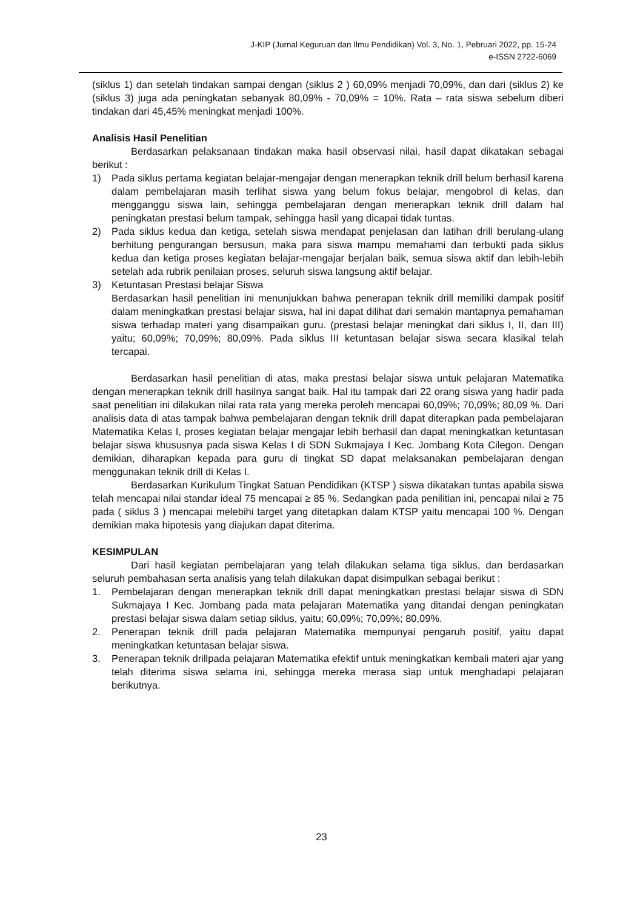J-KIP (Jurnal Keguruan dan Ilmu Pendidikan) Vol. 3, No. 1, Pebruari 2022, pp. 15-24
e-ISSN 2722-6069
(siklus 1) dan setelah tindakan sampai dengan (siklus 2 ) 60,09% menjadi 70,09%, dan dari (siklus 2) ke (siklus 3) juga ada peningkatan sebanyak 80,09% - 70,09% = 10%. Rata – rata siswa sebelum diberi tindakan dari 45,45% meningkat menjadi 100%.
Analisis Hasil Penelitian
Berdasarkan pelaksanaan tindakan maka hasil observasi nilai, hasil dapat dikatakan sebagai berikut :
1) Pada siklus pertama kegiatan belajar-mengajar dengan menerapkan teknik drill belum berhasil karena dalam pembelajaran masih terlihat siswa yang belum fokus belajar, mengobrol di kelas, dan mengganggu siswa lain, sehingga pembelajaran dengan menerapkan teknik drill dalam hal peningkatan prestasi belum tampak, sehingga hasil yang dicapai tidak tuntas.
2) Pada siklus kedua dan ketiga, setelah siswa mendapat penjelasan dan latihan drill berulang-ulang berhitung pengurangan bersusun, maka para siswa mampu memahami dan terbukti pada siklus kedua dan ketiga proses kegiatan belajar-mengajar berjalan baik, semua siswa aktif dan lebih-lebih setelah ada rubrik penilaian proses, seluruh siswa langsung aktif belajar.
3) Ketuntasan Prestasi belajar Siswa
Berdasarkan hasil penelitian ini menunjukkan bahwa penerapan teknik drill memiliki dampak positif dalam meningkatkan prestasi belajar siswa, hal ini dapat dilihat dari semakin mantapnya pemahaman siswa terhadap materi yang disampaikan guru. (prestasi belajar meningkat dari siklus I, II, dan III) yaitu; 60,09%; 70,09%; 80,09%. Pada siklus III ketuntasan belajar siswa secara klasikal telah tercapai.
Berdasarkan hasil penelitian di atas, maka prestasi belajar siswa untuk pelajaran Matematika dengan menerapkan teknik drill hasilnya sangat baik. Hal itu tampak dari 22 orang siswa yang hadir pada saat penelitian ini dilakukan nilai rata rata yang mereka peroleh mencapai 60,09%; 70,09%; 80,09 %. Dari analisis data di atas tampak bahwa pembelajaran dengan teknik drill dapat diterapkan pada pembelajaran Matematika Kelas I, proses kegiatan belajar mengajar lebih berhasil dan dapat meningkatkan ketuntasan belajar siswa khususnya pada siswa Kelas I di SDN Sukmajaya I Kec. Jombang Kota Cilegon. Dengan demikian, diharapkan kepada para guru di tingkat SD dapat melaksanakan pembelajaran dengan menggunakan teknik drill di Kelas I.
Berdasarkan Kurikulum Tingkat Satuan Pendidikan (KTSP ) siswa dikatakan tuntas apabila siswa telah mencapai nilai standar ideal 75 mencapai ≥ 85 %. Sedangkan pada penilitian ini, pencapai nilai ≥ 75 pada ( siklus 3 ) mencapai melebihi target yang ditetapkan dalam KTSP yaitu mencapai 100 %. Dengan demikian maka hipotesis yang diajukan dapat diterima.
KESIMPULAN
Dari hasil kegiatan pembelajaran yang telah dilakukan selama tiga siklus, dan berdasarkan seluruh pembahasan serta analisis yang telah dilakukan dapat disimpulkan sebagai berikut :
1. Pembelajaran dengan menerapkan teknik drill dapat meningkatkan prestasi belajar siswa di SDN Sukmajaya I Kec. Jombang pada mata pelajaran Matematika yang ditandai dengan peningkatan prestasi belajar siswa dalam setiap siklus, yaitu; 60,09%; 70,09%; 80,09%.
2. Penerapan teknik drill pada pelajaran Matematika mempunyai pengaruh positif, yaitu dapat meningkatkan ketuntasan belajar siswa.
3. Penerapan teknik drillpada pelajaran Matematika efektif untuk meningkatkan kembali materi ajar yang telah diterima siswa selama ini, sehingga mereka merasa siap untuk menghadapi pelajaran berikutnya.
23